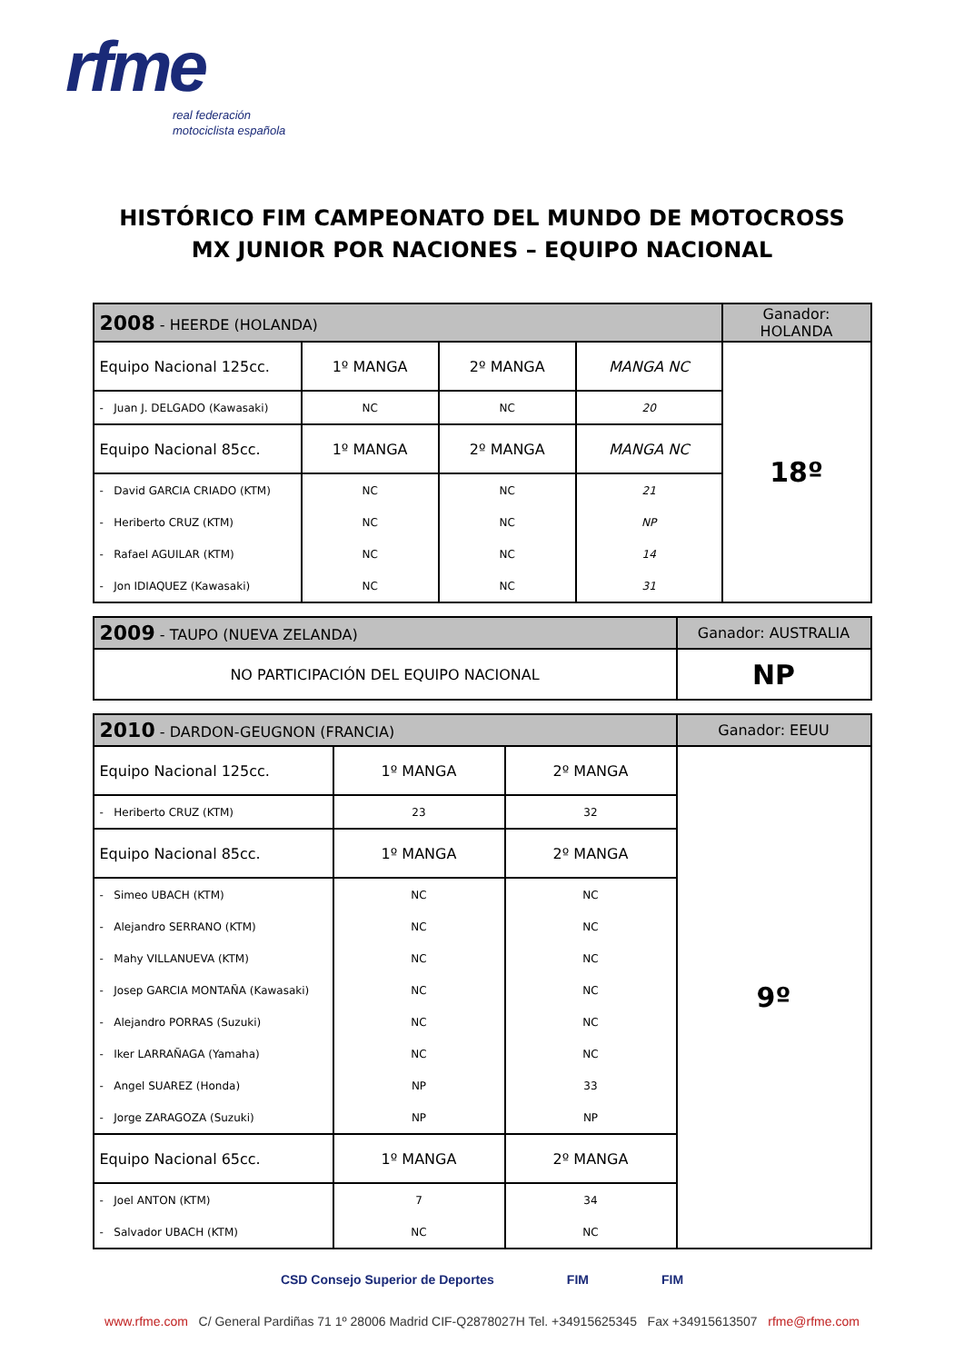rfme
real federación
motociclista española
HISTÓRICO FIM CAMPEONATO DEL MUNDO DE MOTOCROSS
MX JUNIOR POR NACIONES – EQUIPO NACIONAL
| 2008 - HEERDE (HOLANDA) | | | | Ganador: HOLANDA |
| --- | --- | --- | --- | --- |
| Equipo Nacional 125cc. | 1º MANGA | 2º MANGA | MANGA NC | 18º |
| - Juan J. DELGADO (Kawasaki) | NC | NC | 20 | |
| Equipo Nacional 85cc. | 1º MANGA | 2º MANGA | MANGA NC | |
| - David GARCIA CRIADO (KTM) | NC | NC | 21 | |
| - Heriberto CRUZ (KTM) | NC | NC | NP | |
| - Rafael AGUILAR (KTM) | NC | NC | 14 | |
| - Jon IDIAQUEZ (Kawasaki) | NC | NC | 31 | |
| 2009 - TAUPO (NUEVA ZELANDA) | Ganador: AUSTRALIA |
| --- | --- |
| NO PARTICIPACIÓN DEL EQUIPO NACIONAL | NP |
| 2010 - DARDON-GEUGNON (FRANCIA) | | | Ganador: EEUU |
| --- | --- | --- | --- |
| Equipo Nacional 125cc. | 1º MANGA | 2º MANGA | 9º |
| - Heriberto CRUZ (KTM) | 23 | 32 | |
| Equipo Nacional 85cc. | 1º MANGA | 2º MANGA | |
| - Simeo UBACH (KTM) | NC | NC | |
| - Alejandro SERRANO (KTM) | NC | NC | |
| - Mahy VILLANUEVA (KTM) | NC | NC | |
| - Josep GARCIA MONTAÑA (Kawasaki) | NC | NC | |
| - Alejandro PORRAS (Suzuki) | NC | NC | |
| - Iker LARRAÑAGA (Yamaha) | NC | NC | |
| - Angel SUAREZ (Honda) | NP | 33 | |
| - Jorge ZARAGOZA (Suzuki) | NP | NP | |
| Equipo Nacional 65cc. | 1º MANGA | 2º MANGA | |
| - Joel ANTON (KTM) | 7 | 34 | |
| - Salvador UBACH (KTM) | NC | NC | |
CSD Consejo Superior de Deportes FIM FIM
www.rfme.com C/ General Pardiñas 71 1º 28006 Madrid CIF-Q2878027H Tel. +34915625345 Fax +34915613507 rfme@rfme.com